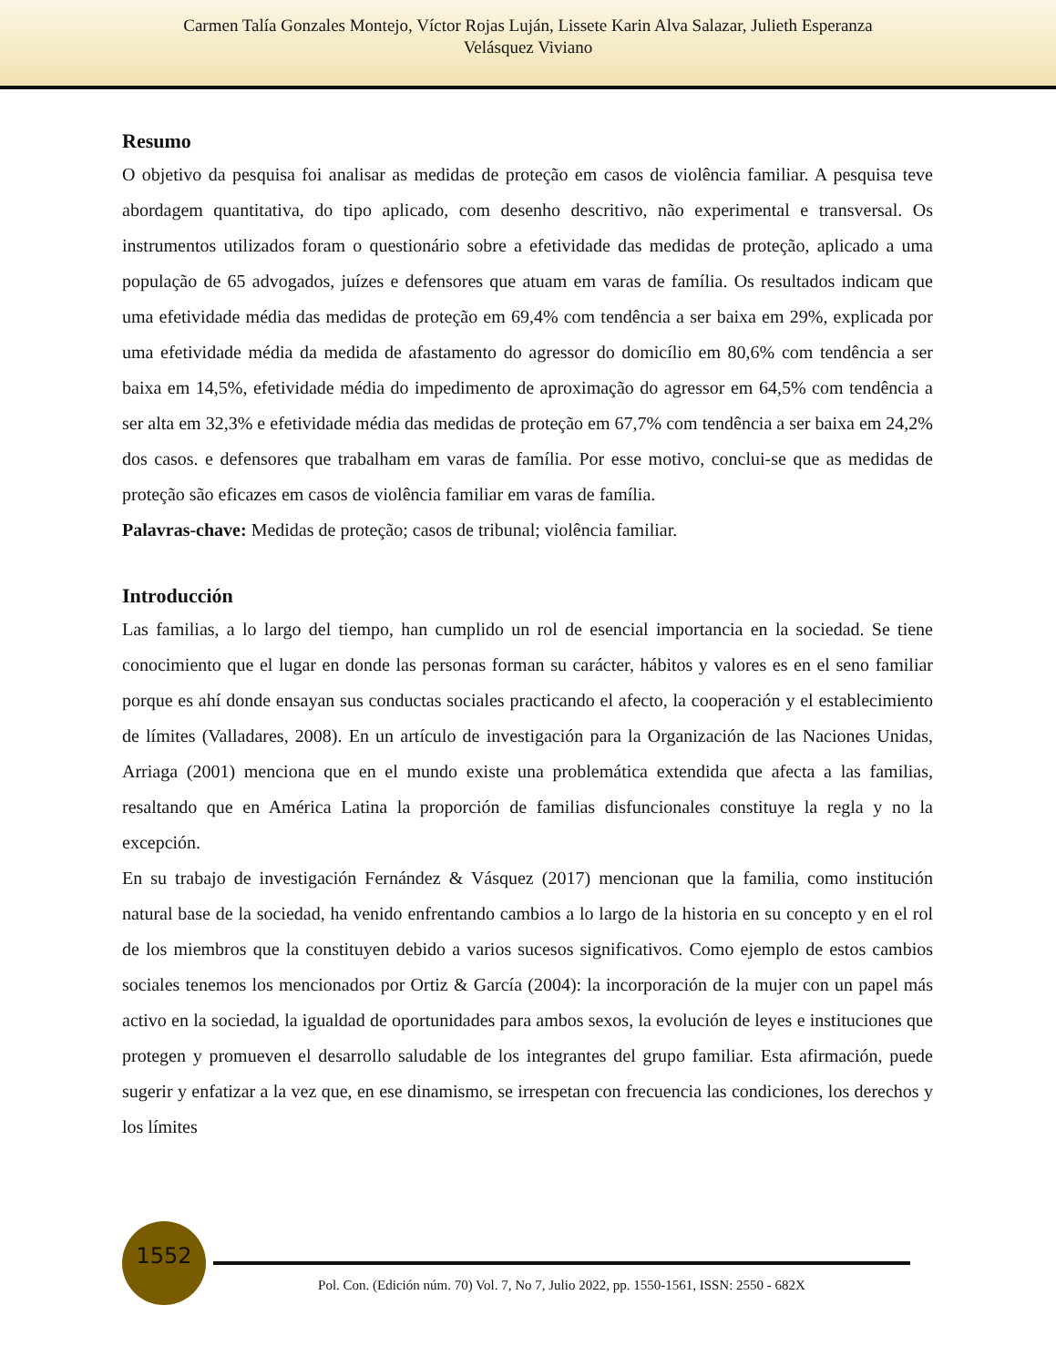Carmen Talía Gonzales Montejo, Víctor Rojas Luján, Lissete Karin Alva Salazar, Julieth Esperanza
Velásquez Viviano
Resumo
O objetivo da pesquisa foi analisar as medidas de proteção em casos de violência familiar. A pesquisa teve abordagem quantitativa, do tipo aplicado, com desenho descritivo, não experimental e transversal. Os instrumentos utilizados foram o questionário sobre a efetividade das medidas de proteção, aplicado a uma população de 65 advogados, juízes e defensores que atuam em varas de família. Os resultados indicam que uma efetividade média das medidas de proteção em 69,4% com tendência a ser baixa em 29%, explicada por uma efetividade média da medida de afastamento do agressor do domicílio em 80,6% com tendência a ser baixa em 14,5%, efetividade média do impedimento de aproximação do agressor em 64,5% com tendência a ser alta em 32,3% e efetividade média das medidas de proteção em 67,7% com tendência a ser baixa em 24,2% dos casos. e defensores que trabalham em varas de família. Por esse motivo, conclui-se que as medidas de proteção são eficazes em casos de violência familiar em varas de família.
Palavras-chave: Medidas de proteção; casos de tribunal; violência familiar.
Introducción
Las familias, a lo largo del tiempo, han cumplido un rol de esencial importancia en la sociedad. Se tiene conocimiento que el lugar en donde las personas forman su carácter, hábitos y valores es en el seno familiar porque es ahí donde ensayan sus conductas sociales practicando el afecto, la cooperación y el establecimiento de límites (Valladares, 2008). En un artículo de investigación para la Organización de las Naciones Unidas, Arriaga (2001) menciona que en el mundo existe una problemática extendida que afecta a las familias, resaltando que en América Latina la proporción de familias disfuncionales constituye la regla y no la excepción.
En su trabajo de investigación Fernández & Vásquez (2017) mencionan que la familia, como institución natural base de la sociedad, ha venido enfrentando cambios a lo largo de la historia en su concepto y en el rol de los miembros que la constituyen debido a varios sucesos significativos. Como ejemplo de estos cambios sociales tenemos los mencionados por Ortiz & García (2004): la incorporación de la mujer con un papel más activo en la sociedad, la igualdad de oportunidades para ambos sexos, la evolución de leyes e instituciones que protegen y promueven el desarrollo saludable de los integrantes del grupo familiar. Esta afirmación, puede sugerir y enfatizar a la vez que, en ese dinamismo, se irrespetan con frecuencia las condiciones, los derechos y los límites
1552
Pol. Con. (Edición núm. 70) Vol. 7, No 7, Julio 2022, pp. 1550-1561, ISSN: 2550 - 682X